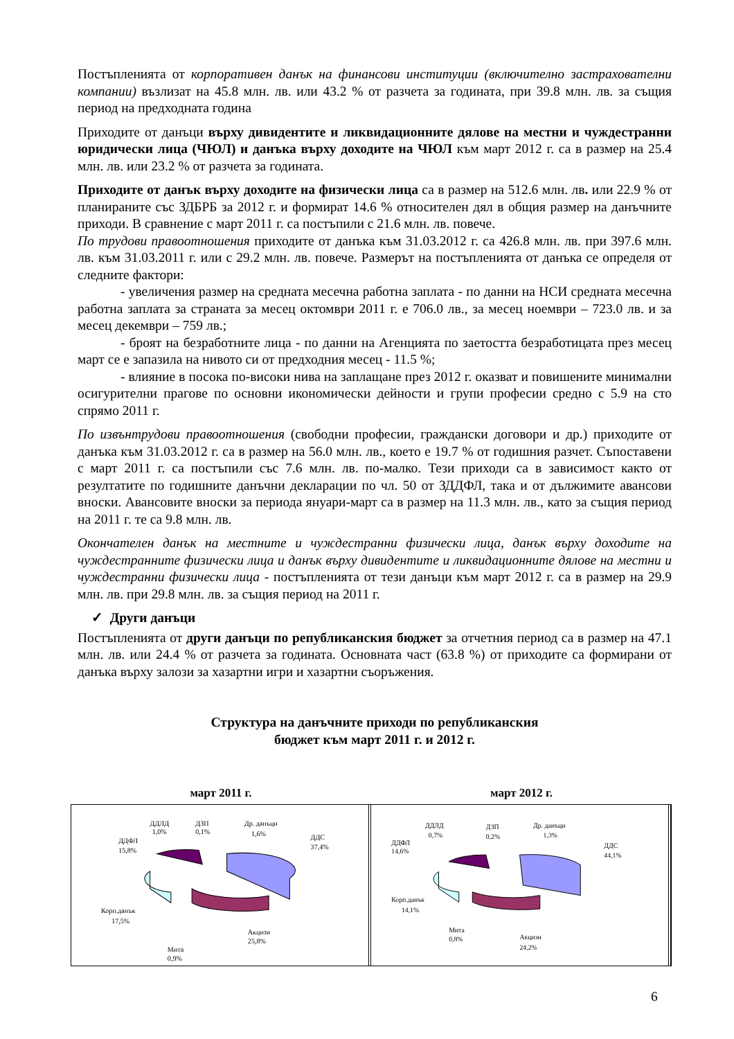Постъпленията от корпоративен данък на финансови институции (включително застрахователни компании) възлизат на 45.8 млн. лв. или 43.2 % от разчета за годината, при 39.8 млн. лв. за същия период на предходната година
Приходите от данъци върху дивидентите и ликвидационните дялове на местни и чуждестранни юридически лица (ЧЮЛ) и данъка върху доходите на ЧЮЛ към март 2012 г. са в размер на 25.4 млн. лв. или 23.2 % от разчета за годината.
Приходите от данък върху доходите на физически лица са в размер на 512.6 млн. лв. или 22.9 % от планираните със ЗДБРБ за 2012 г. и формират 14.6 % относителен дял в общия размер на данъчните приходи. В сравнение с март 2011 г. са постъпили с 21.6 млн. лв. повече.
По трудови правоотношения приходите от данъка към 31.03.2012 г. са 426.8 млн. лв. при 397.6 млн. лв. към 31.03.2011 г. или с 29.2 млн. лв. повече. Размерът на постъпленията от данъка се определя от следните фактори:
- увеличения размер на средната месечна работна заплата - по данни на НСИ средната месечна работна заплата за страната за месец октомври 2011 г. е 706.0 лв., за месец ноември – 723.0 лв. и за месец декември – 759 лв.;
- броят на безработните лица - по данни на Агенцията по заетостта безработицата през месец март се е запазила на нивото си от предходния месец - 11.5 %;
- влияние в посока по-високи нива на заплащане през 2012 г. оказват и повишените минимални осигурителни прагове по основни икономически дейности и групи професии средно с 5.9 на сто спрямо 2011 г.
По извънтрудови правоотношения (свободни професии, граждански договори и др.) приходите от данъка към 31.03.2012 г. са в размер на 56.0 млн. лв., което е 19.7 % от годишния разчет. Съпоставени с март 2011 г. са постъпили със 7.6 млн. лв. по-малко. Тези приходи са в зависимост както от резултатите по годишните данъчни декларации по чл. 50 от ЗДДФЛ, така и от дължимите авансови вноски. Авансовите вноски за периода януари-март са в размер на 11.3 млн. лв., като за същия период на 2011 г. те са 9.8 млн. лв.
Окончателен данък на местните и чуждестранни физически лица, данък върху доходите на чуждестранните физически лица и данък върху дивидентите и ликвидационните дялове на местни и чуждестранни физически лица - постъпленията от тези данъци към март 2012 г. са в размер на 29.9 млн. лв. при 29.8 млн. лв. за същия период на 2011 г.
✓ Други данъци
Постъпленията от други данъци по републиканския бюджет за отчетния период са в размер на 47.1 млн. лв. или 24.4 % от разчета за годината. Основната част (63.8 %) от приходите са формирани от данъка върху залози за хазартни игри и хазартни съоръжения.
Структура на данъчните приходи по републиканския
бюджет към март 2011 г. и 2012 г.
март 2011 г. март 2012 г.
ДДЛД
1,0%
ДЗП
0,1%
Др. данъци
1,6%
ДДС
37,4%
ДДФЛ
15,8%
Корп.данък
17,5%
Акцизи
25,8%
Мита
0,9%
ДДЛД
0,7%
ДЗП
0,2%
Др. данъци
1,3%
ДДС
44,1%
ДДФЛ
14,6%
Корп.данък
14,1%
Мита
0,8%
Акцизи
24,2%
6